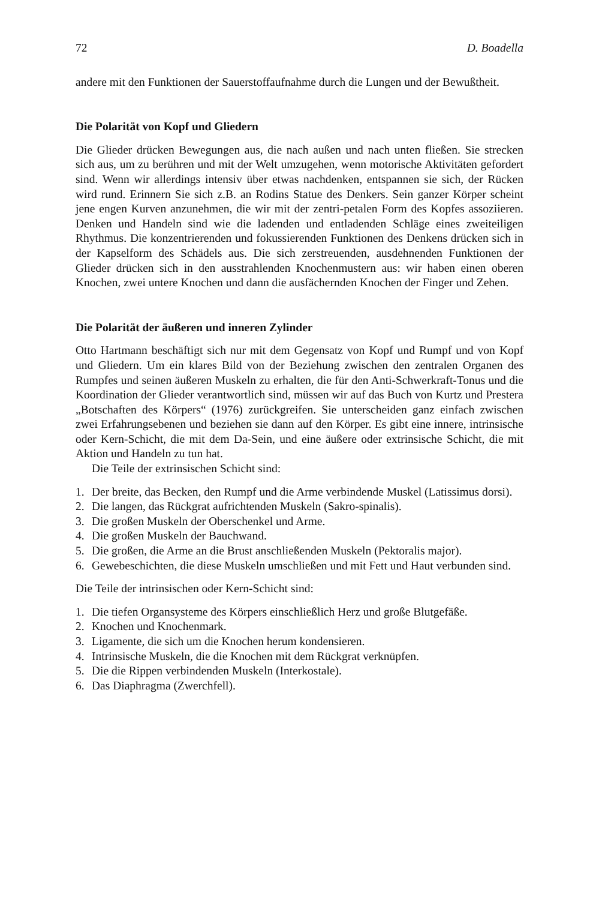72 D. Boadella
andere mit den Funktionen der Sauerstoffaufnahme durch die Lungen und der Bewußtheit.
Die Polarität von Kopf und Gliedern
Die Glieder drücken Bewegungen aus, die nach außen und nach unten fließen. Sie strecken sich aus, um zu berühren und mit der Welt umzugehen, wenn motorische Aktivitäten gefordert sind. Wenn wir allerdings intensiv über etwas nachdenken, entspannen sie sich, der Rücken wird rund. Erinnern Sie sich z.B. an Rodins Statue des Denkers. Sein ganzer Körper scheint jene engen Kurven anzunehmen, die wir mit der zentri-petalen Form des Kopfes assoziieren. Denken und Handeln sind wie die ladenden und entladenden Schläge eines zweiteiligen Rhythmus. Die konzentrierenden und fokussierenden Funktionen des Denkens drücken sich in der Kapselform des Schädels aus. Die sich zerstreuenden, ausdehnenden Funktionen der Glieder drücken sich in den ausstrahlenden Knochenmustern aus: wir haben einen oberen Knochen, zwei untere Knochen und dann die ausfächernden Knochen der Finger und Zehen.
Die Polarität der äußeren und inneren Zylinder
Otto Hartmann beschäftigt sich nur mit dem Gegensatz von Kopf und Rumpf und von Kopf und Gliedern. Um ein klares Bild von der Beziehung zwischen den zentralen Organen des Rumpfes und seinen äußeren Muskeln zu erhalten, die für den Anti-Schwerkraft-Tonus und die Koordination der Glieder verantwortlich sind, müssen wir auf das Buch von Kurtz und Prestera „Botschaften des Körpers“ (1976) zurückgreifen. Sie unterscheiden ganz einfach zwischen zwei Erfahrungsebenen und beziehen sie dann auf den Körper. Es gibt eine innere, intrinsische oder Kern-Schicht, die mit dem Da-Sein, und eine äußere oder extrinsische Schicht, die mit Aktion und Handeln zu tun hat.
Die Teile der extrinsischen Schicht sind:
1. Der breite, das Becken, den Rumpf und die Arme verbindende Muskel (Latissimus dorsi).
2. Die langen, das Rückgrat aufrichtenden Muskeln (Sakro-spinalis).
3. Die großen Muskeln der Oberschenkel und Arme.
4. Die großen Muskeln der Bauchwand.
5. Die großen, die Arme an die Brust anschließenden Muskeln (Pektoralis major).
6. Gewebeschichten, die diese Muskeln umschließen und mit Fett und Haut verbunden sind.
Die Teile der intrinsischen oder Kern-Schicht sind:
1. Die tiefen Organsysteme des Körpers einschließlich Herz und große Blutgefäße.
2. Knochen und Knochenmark.
3. Ligamente, die sich um die Knochen herum kondensieren.
4. Intrinsische Muskeln, die die Knochen mit dem Rückgrat verknüpfen.
5. Die die Rippen verbindenden Muskeln (Interkostale).
6. Das Diaphragma (Zwerchfell).